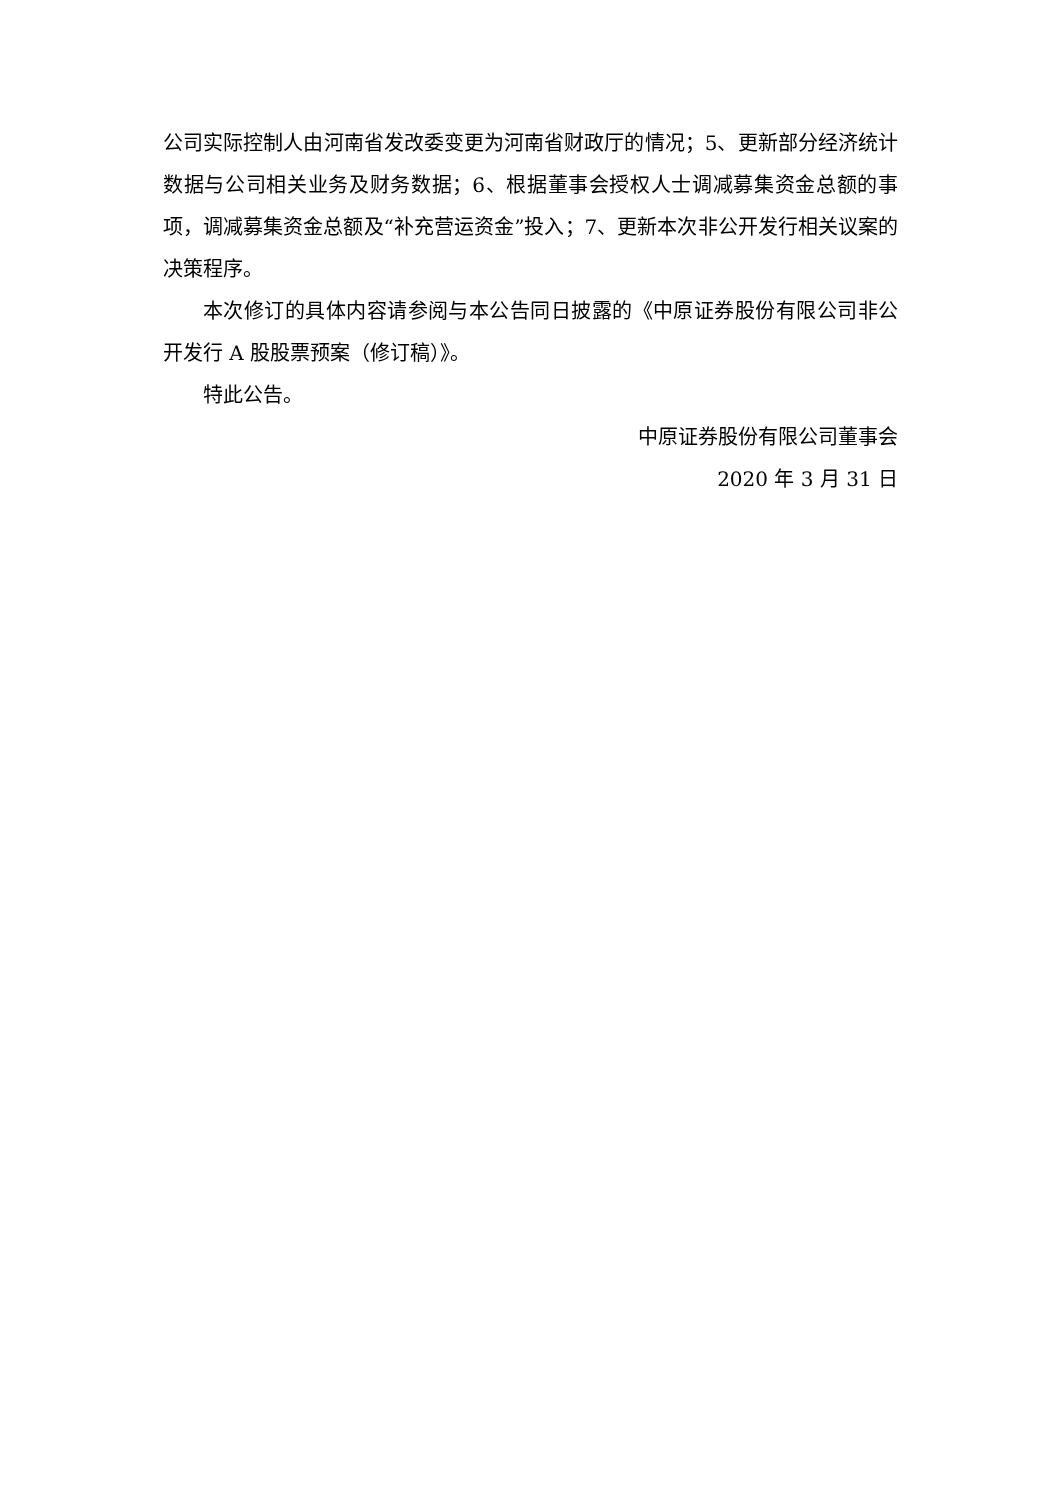公司实际控制人由河南省发改委变更为河南省财政厅的情况；5、更新部分经济统计数据与公司相关业务及财务数据；6、根据董事会授权人士调减募集资金总额的事项，调减募集资金总额及“补充营运资金”投入；7、更新本次非公开发行相关议案的决策程序。
本次修订的具体内容请参阅与本公告同日披露的《中原证券股份有限公司非公开发行 A 股股票预案（修订稿）》。
特此公告。
中原证券股份有限公司董事会
2020 年 3 月 31 日